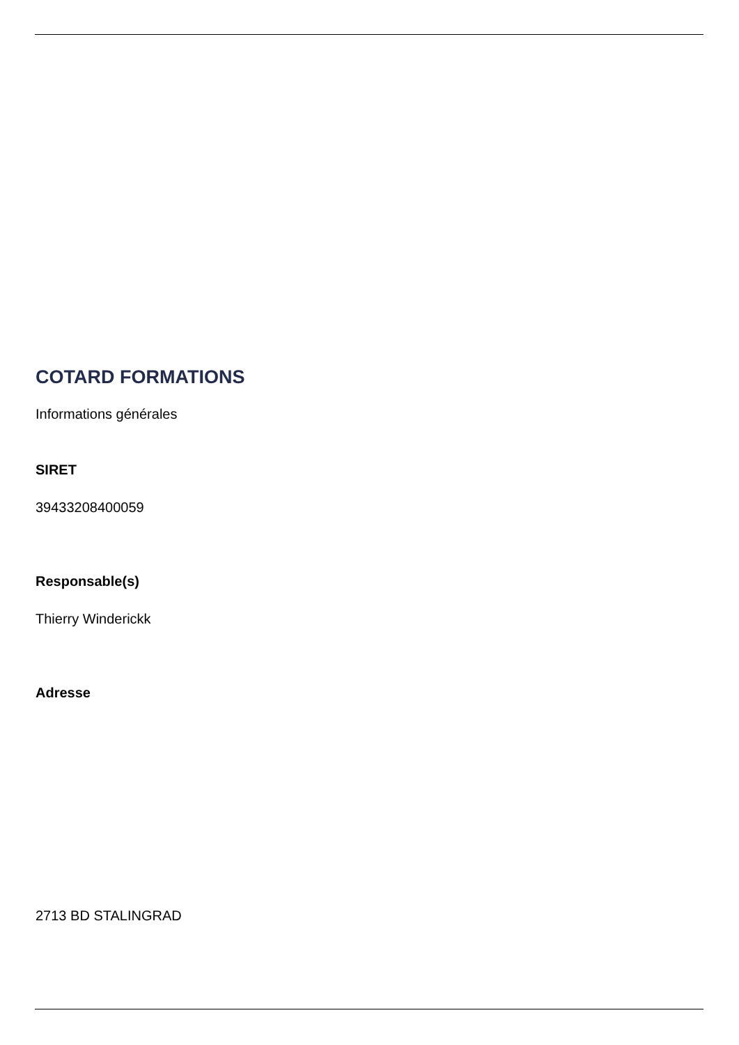COTARD FORMATIONS
Informations générales
SIRET
39433208400059
Responsable(s)
Thierry Winderickk
Adresse
2713 BD STALINGRAD